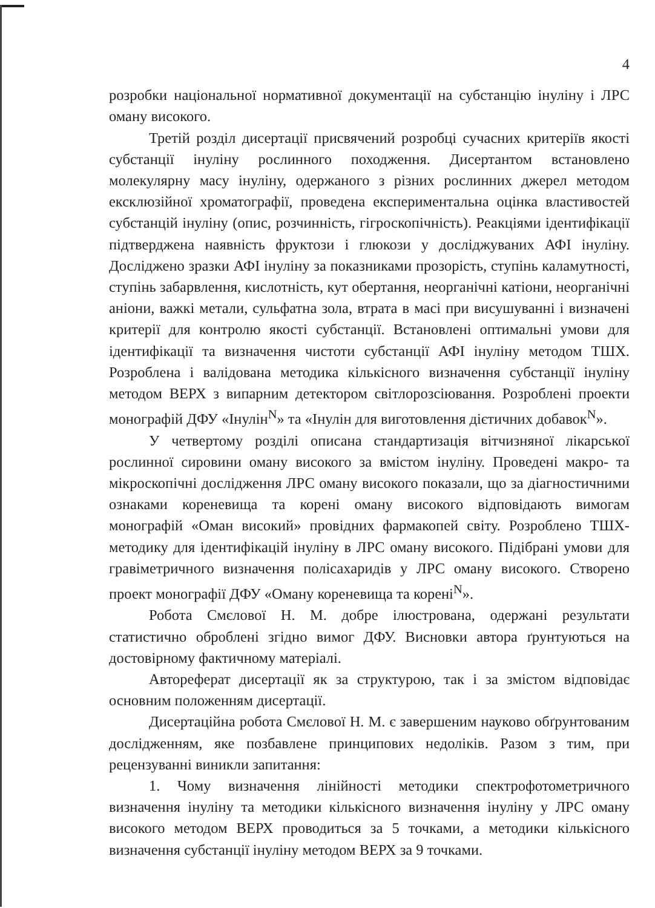4
розробки національної нормативної документації на субстанцію інуліну і ЛРС оману високого.
Третій розділ дисертації присвячений розробці сучасних критеріїв якості субстанції інуліну рослинного походження. Дисертантом встановлено молекулярну масу інуліну, одержаного з різних рослинних джерел методом ексклюзійної хроматографії, проведена експериментальна оцінка властивостей субстанцій інуліну (опис, розчинність, гігроскопічність). Реакціями ідентифікації підтверджена наявність фруктози і глюкози у досліджуваних АФІ інуліну. Досліджено зразки АФІ інуліну за показниками прозорість, ступінь каламутності, ступінь забарвлення, кислотність, кут обертання, неорганічні катіони, неорганічні аніони, важкі метали, сульфатна зола, втрата в масі при висушуванні і визначені критерії для контролю якості субстанції. Встановлені оптимальні умови для ідентифікації та визначення чистоти субстанції АФІ інуліну методом ТШХ. Розроблена і валідована методика кількісного визначення субстанції інуліну методом ВЕРХ з випарним детектором світлорозсіювання. Розроблені проекти монографій ДФУ «Інулін<sup>N</sup>» та «Інулін для виготовлення дієтичних добавок<sup>N</sup>».
У четвертому розділі описана стандартизація вітчизняної лікарської рослинної сировини оману високого за вмістом інуліну. Проведені макро- та мікроскопічні дослідження ЛРС оману високого показали, що за діагностичними ознаками кореневища та корені оману високого відповідають вимогам монографій «Оман високий» провідних фармакопей світу. Розроблено ТШХ-методику для ідентифікацій інуліну в ЛРС оману високого. Підібрані умови для гравіметричного визначення полісахаридів у ЛРС оману високого. Створено проект монографії ДФУ «Оману кореневища та корені<sup>N</sup>».
Робота Смєлової Н. М. добре ілюстрована, одержані результати статистично оброблені згідно вимог ДФУ. Висновки автора ґрунтуються на достовірному фактичному матеріалі.
Автореферат дисертації як за структурою, так і за змістом відповідає основним положенням дисертації.
Дисертаційна робота Смєлової Н. М. є завершеним науково обґрунтованим дослідженням, яке позбавлене принципових недоліків. Разом з тим, при рецензуванні виникли запитання:
1. Чому визначення лінійності методики спектрофотометричного визначення інуліну та методики кількісного визначення інуліну у ЛРС оману високого методом ВЕРХ проводиться за 5 точками, а методики кількісного визначення субстанції інуліну методом ВЕРХ за 9 точками.